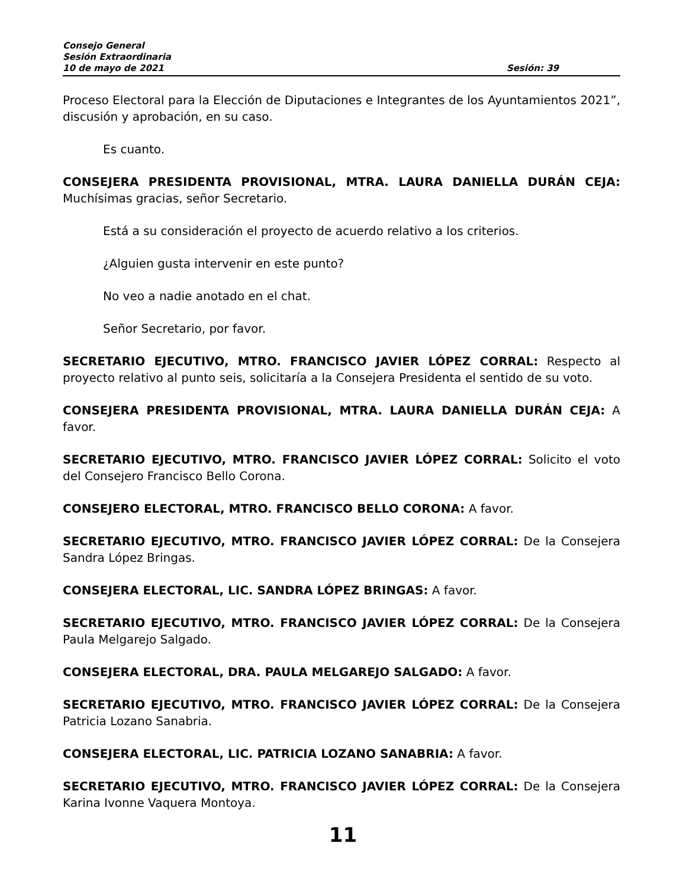Consejo General
Sesión Extraordinaria
10 de mayo de 2021 Sesión: 39
Proceso Electoral para la Elección de Diputaciones e Integrantes de los Ayuntamientos 2021”, discusión y aprobación, en su caso.
Es cuanto.
CONSEJERA PRESIDENTA PROVISIONAL, MTRA. LAURA DANIELLA DURÁN CEJA: Muchísimas gracias, señor Secretario.
Está a su consideración el proyecto de acuerdo relativo a los criterios.
¿Alguien gusta intervenir en este punto?
No veo a nadie anotado en el chat.
Señor Secretario, por favor.
SECRETARIO EJECUTIVO, MTRO. FRANCISCO JAVIER LÓPEZ CORRAL: Respecto al proyecto relativo al punto seis, solicitaría a la Consejera Presidenta el sentido de su voto.
CONSEJERA PRESIDENTA PROVISIONAL, MTRA. LAURA DANIELLA DURÁN CEJA: A favor.
SECRETARIO EJECUTIVO, MTRO. FRANCISCO JAVIER LÓPEZ CORRAL: Solicito el voto del Consejero Francisco Bello Corona.
CONSEJERO ELECTORAL, MTRO. FRANCISCO BELLO CORONA: A favor.
SECRETARIO EJECUTIVO, MTRO. FRANCISCO JAVIER LÓPEZ CORRAL: De la Consejera Sandra López Bringas.
CONSEJERA ELECTORAL, LIC. SANDRA LÓPEZ BRINGAS: A favor.
SECRETARIO EJECUTIVO, MTRO. FRANCISCO JAVIER LÓPEZ CORRAL: De la Consejera Paula Melgarejo Salgado.
CONSEJERA ELECTORAL, DRA. PAULA MELGAREJO SALGADO: A favor.
SECRETARIO EJECUTIVO, MTRO. FRANCISCO JAVIER LÓPEZ CORRAL: De la Consejera Patricia Lozano Sanabria.
CONSEJERA ELECTORAL, LIC. PATRICIA LOZANO SANABRIA: A favor.
SECRETARIO EJECUTIVO, MTRO. FRANCISCO JAVIER LÓPEZ CORRAL: De la Consejera Karina Ivonne Vaquera Montoya.
11